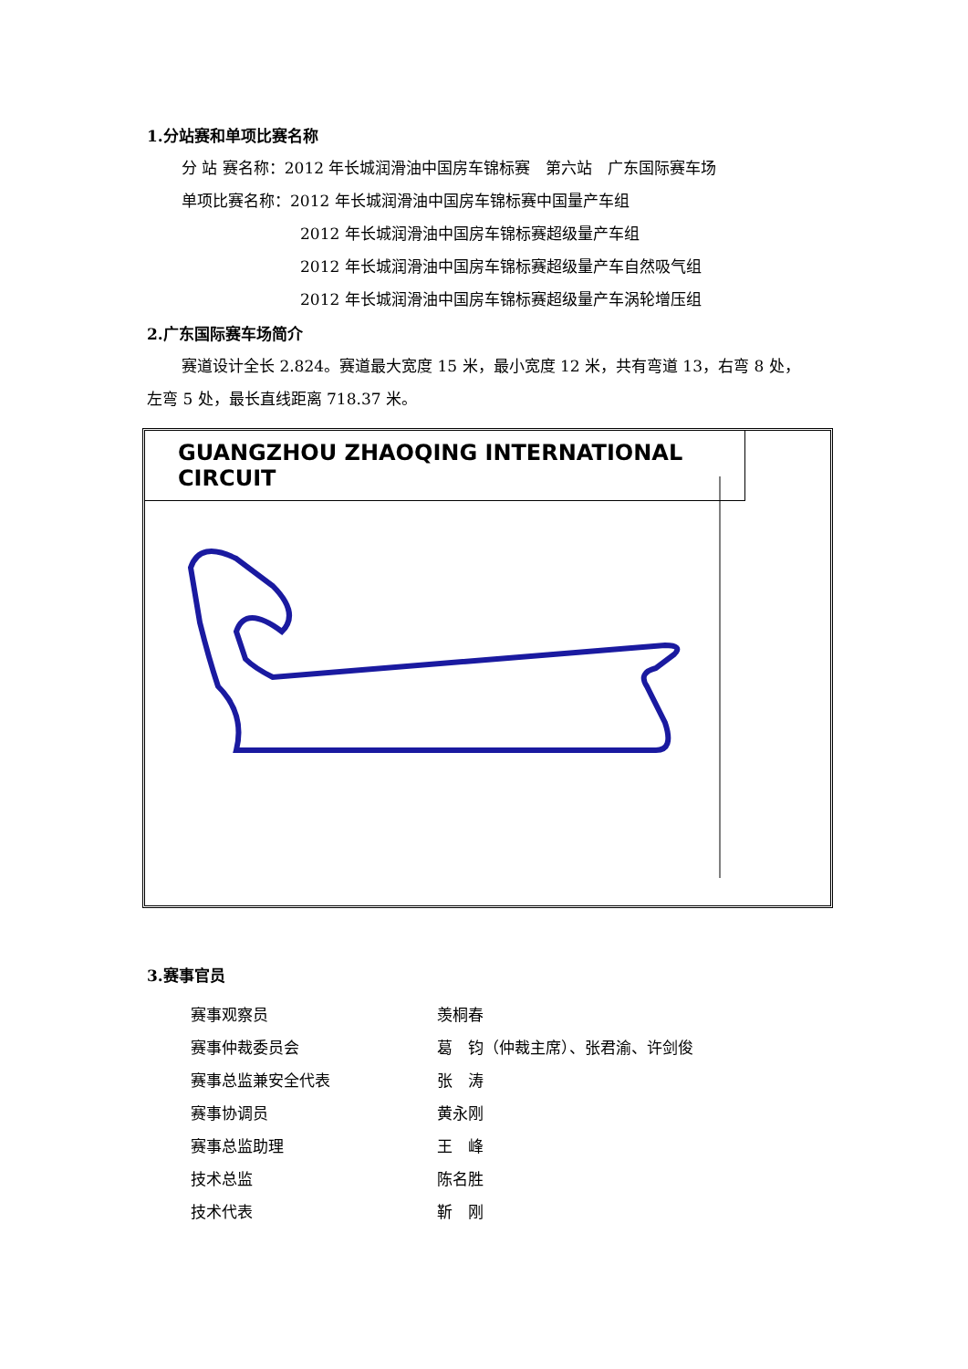1.分站赛和单项比赛名称
分 站 赛名称：2012 年长城润滑油中国房车锦标赛　第六站　广东国际赛车场
单项比赛名称：2012 年长城润滑油中国房车锦标赛中国量产车组
2012 年长城润滑油中国房车锦标赛超级量产车组
2012 年长城润滑油中国房车锦标赛超级量产车自然吸气组
2012 年长城润滑油中国房车锦标赛超级量产车涡轮增压组
2.广东国际赛车场简介
赛道设计全长 2.824。赛道最大宽度 15 米，最小宽度 12 米，共有弯道 13，右弯 8 处，
左弯 5 处，最长直线距离 718.37 米。
GUANGZHOU ZHAOQING INTERNATIONAL CIRCUIT
3.赛事官员
| 赛事观察员 | 羡桐春 |
| 赛事仲裁委员会 | 葛 钧（仲裁主席）、张君渝、许剑俊 |
| 赛事总监兼安全代表 | 张 涛 |
| 赛事协调员 | 黄永刚 |
| 赛事总监助理 | 王 峰 |
| 技术总监 | 陈名胜 |
| 技术代表 | 靳 刚 |